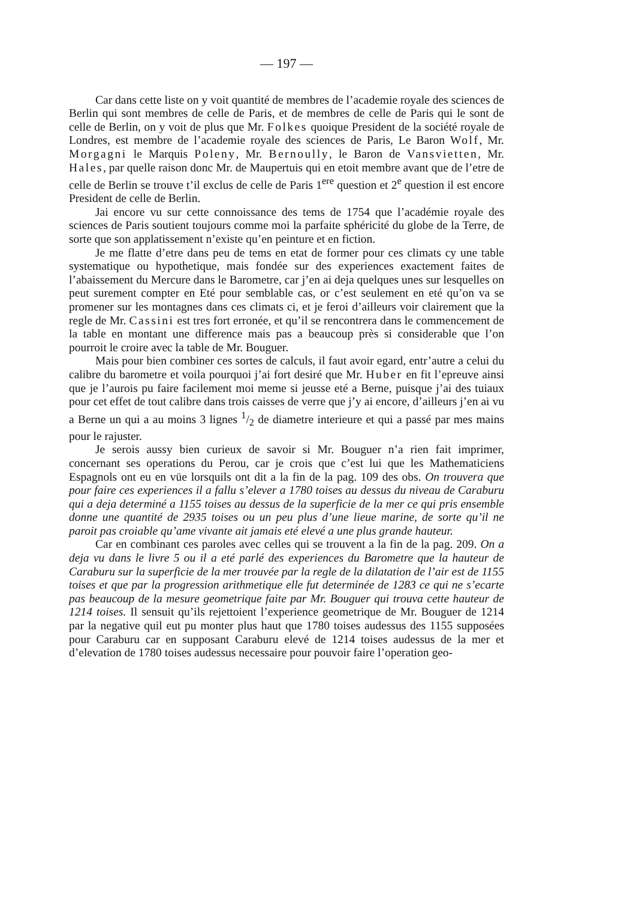— 197 —
Car dans cette liste on y voit quantité de membres de l’academie royale des sciences de Berlin qui sont membres de celle de Paris, et de membres de celle de Paris qui le sont de celle de Berlin, on y voit de plus que Mr. Folkes quoique President de la société royale de Londres, est membre de l’academie royale des sciences de Paris, Le Baron Wolf, Mr. Morgagni le Marquis Poleny, Mr. Bernoully, le Baron de Vansvietten, Mr. Hales, par quelle raison donc Mr. de Maupertuis qui en etoit membre avant que de l’etre de celle de Berlin se trouve t’il exclus de celle de Paris 1<sup>ere</sup> question et 2<sup>e</sup> question il est encore President de celle de Berlin.
Jai encore vu sur cette connoissance des tems de 1754 que l’académie royale des sciences de Paris soutient toujours comme moi la parfaite sphéricité du globe de la Terre, de sorte que son applatissement n’existe qu’en peinture et en fiction.
Je me flatte d’etre dans peu de tems en etat de former pour ces climats cy une table systematique ou hypothetique, mais fondée sur des experiences exactement faites de l’abaissement du Mercure dans le Barometre, car j’en ai deja quelques unes sur lesquelles on peut surement compter en Eté pour semblable cas, or c’est seulement en eté qu’on va se promener sur les montagnes dans ces climats ci, et je feroi d’ailleurs voir clairement que la regle de Mr. Cassini est tres fort erronée, et qu’il se rencontrera dans le commencement de la table en montant une difference mais pas a beaucoup près si considerable que l’on pourroit le croire avec la table de Mr. Bouguer.
Mais pour bien combiner ces sortes de calculs, il faut avoir egard, entr’autre a celui du calibre du barometre et voila pourquoi j’ai fort desiré que Mr. Huber en fit l’epreuve ainsi que je l’aurois pu faire facilement moi meme si jeusse eté a Berne, puisque j’ai des tuiaux pour cet effet de tout calibre dans trois caisses de verre que j’y ai encore, d’ailleurs j’en ai vu a Berne un qui a au moins 3 lignes 1/2 de diametre interieure et qui a passé par mes mains pour le rajuster.
Je serois aussy bien curieux de savoir si Mr. Bouguer n’a rien fait imprimer, concernant ses operations du Perou, car je crois que c’est lui que les Mathematiciens Espagnols ont eu en vüe lorsquils ont dit a la fin de la pag. 109 des obs. On trouvera que pour faire ces experiences il a fallu s’elever a 1780 toises au dessus du niveau de Caraburu qui a deja determiné a 1155 toises au dessus de la superficie de la mer ce qui pris ensemble donne une quantité de 2935 toises ou un peu plus d’une lieue marine, de sorte qu’il ne paroit pas croiable qu’ame vivante ait jamais eté elevé a une plus grande hauteur.
Car en combinant ces paroles avec celles qui se trouvent a la fin de la pag. 209. On a deja vu dans le livre 5 ou il a eté parlé des experiences du Barometre que la hauteur de Caraburu sur la superficie de la mer trouvée par la regle de la dilatation de l’air est de 1155 toises et que par la progression arithmetique elle fut determinée de 1283 ce qui ne s’ecarte pas beaucoup de la mesure geometrique faite par Mr. Bouguer qui trouva cette hauteur de 1214 toises. Il sensuit qu’ils rejettoient l’experience geometrique de Mr. Bouguer de 1214 par la negative quil eut pu monter plus haut que 1780 toises audessus des 1155 supposées pour Caraburu car en supposant Caraburu elevé de 1214 toises audessus de la mer et d’elevation de 1780 toises audessus necessaire pour pouvoir faire l’operation geo-